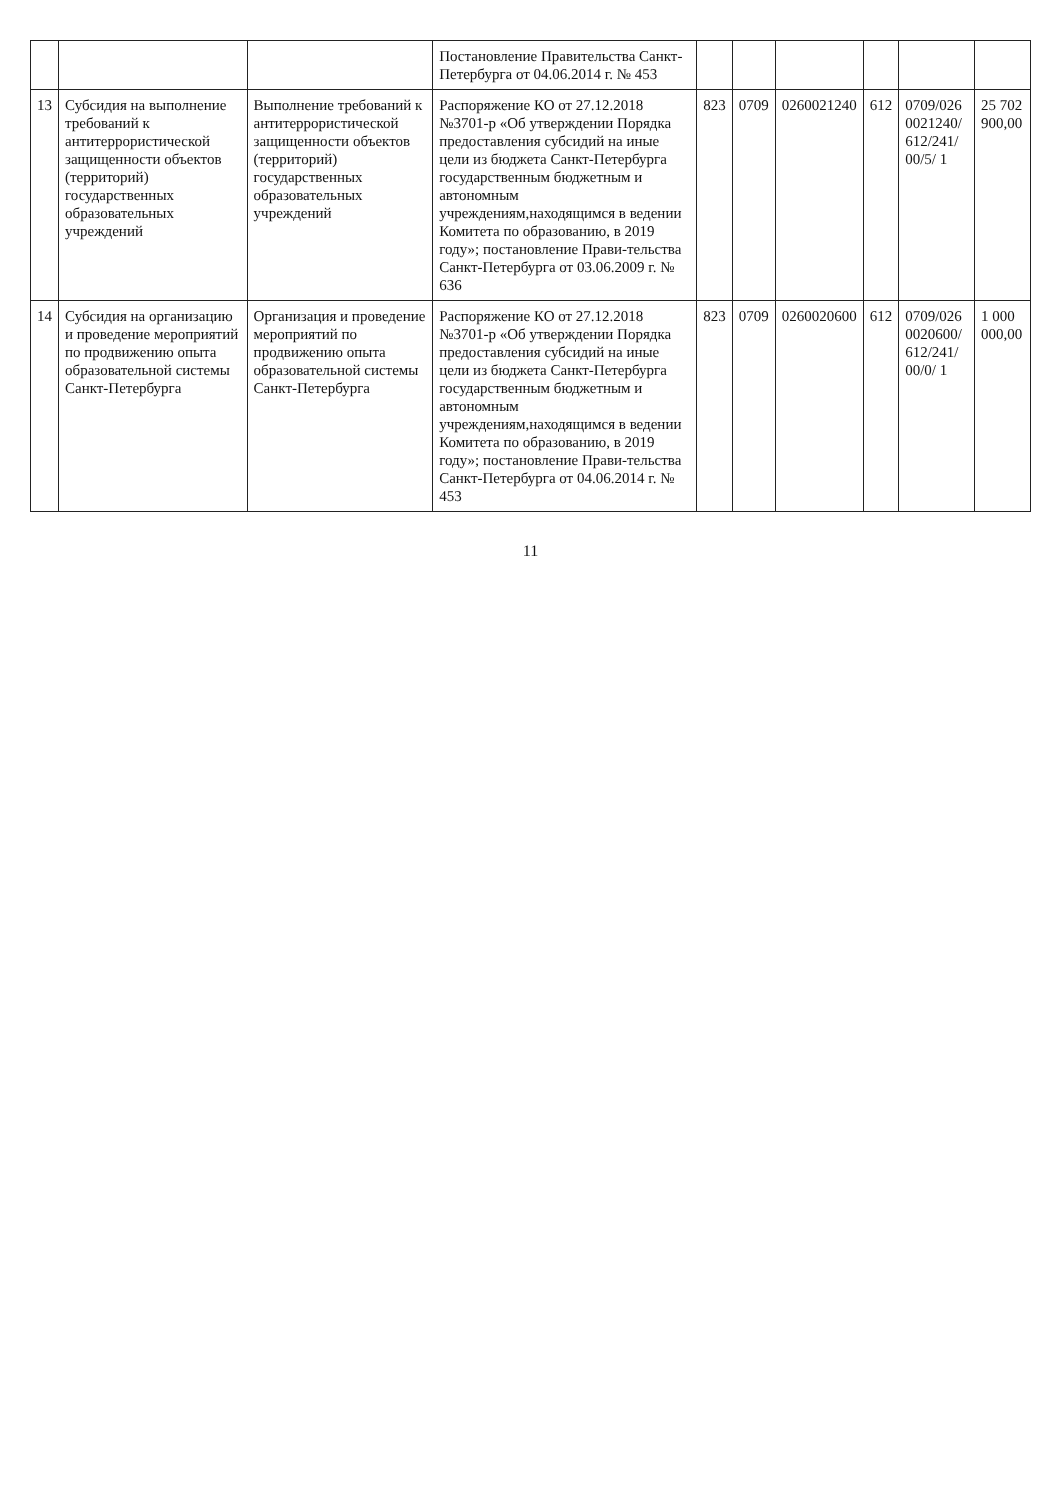| | | | Постановление Правительства Санкт-Петербурга от 04.06.2014 г. № 453 | | | | | | |
| 13 | Субсидия на выполнение требований к антитеррористической защищенности объектов (территорий) государственных образовательных учреждений | Выполнение требований к антитеррористической защищенности объектов (территорий) государственных образовательных учреждений | Распоряжение КО от 27.12.2018 №3701-р «Об утверждении Порядка предоставления субсидий на иные цели из бюджета Санкт-Петербурга государственным бюджетным и автономным учреждениям,находящимся в ведении Комитета по образованию, в 2019 году»; постановление Прави-тельства Санкт-Петербурга от 03.06.2009 г. № 636 | 823 | 0709 | 0260021240 | 612 | 0709/026 0021240/ 612/241/ 00/5/ 1 | 25 702 900,00 |
| 14 | Субсидия на организацию и проведение мероприятий по продвижению опыта образовательной системы Санкт-Петербурга | Организация и проведение мероприятий по продвижению опыта образовательной системы Санкт-Петербурга | Распоряжение КО от 27.12.2018 №3701-р «Об утверждении Порядка предоставления субсидий на иные цели из бюджета Санкт-Петербурга государственным бюджетным и автономным учреждениям,находящимся в ведении Комитета по образованию, в 2019 году»; постановление Прави-тельства Санкт-Петербурга от 04.06.2014 г. № 453 | 823 | 0709 | 0260020600 | 612 | 0709/026 0020600/ 612/241/ 00/0/ 1 | 1 000 000,00 |
11